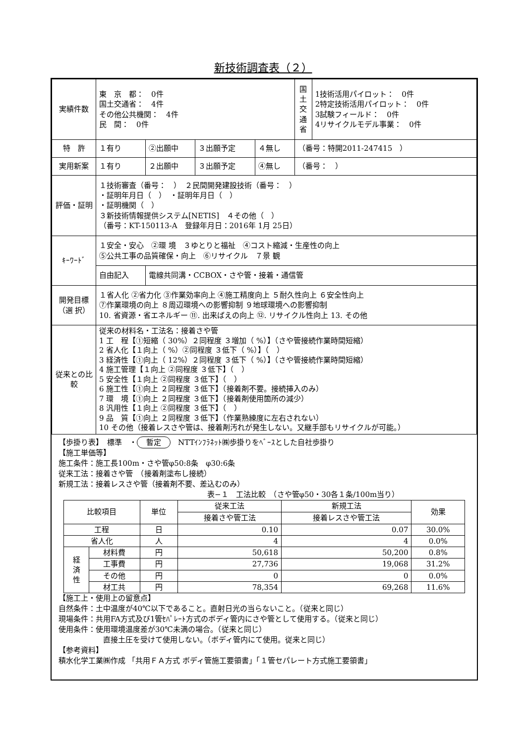新技術調査表（２）
| 実績件数 | 東 京 都： 0件 国土交通省： 4件 その他公共機関： 4件 民 間： 0件 | | | | 国 土 交 通 省 | 1技術活用パイロット： 0件 2特定技術活用パイロット： 0件 3試験フィールド： 0件 4リサイクルモデル事業： 0件 |
| 特 許 | １有り | ②出願中 | ３出願予定 | ４無し | （番号：特開2011-247415 ） | |
| 実用新案 | １有り | ２出願中 | ３出願予定 | ④無し | （番号： ） | |
| 評価・証明 | １技術審査（番号： ） ２民間開発建設技術（番号： ） ・証明年月日（ ） ・証明年月日（ ） ・証明機関（ ） ３新技術情報提供システム[NETIS] ４その他（ ） （番号：KT-150113-A 登録年月日：2016年 1月 25日） | | | | | |
| ｷｰﾜｰﾄﾞ | １安全・安心 ②環 境 ３ゆとりと福祉 ④コスト縮減・生産性の向上 ⑤公共工事の品質確保・向上 ⑥リサイクル ７景 観 | | | | | |
| | 自由記入 | 電線共同溝・CCBOX・さや管・接着・通信管 | | | | |
| 開発目標 （選 択） | １省人化 ②省力化 ③作業効率向上 ④施工精度向上 ５耐久性向上 ６安全性向上 ⑦作業環境の向上 ８周辺環境への影響抑制 ９地球環境への影響抑制 10. 省資源・省エネルギー ⑪. 出来ばえの向上 ⑫. リサイクル性向上 13. その他 | | | | | |
| 従来との比較 | 従来の材料名・工法名：接着さや管 1 工 程【①短縮（ 30%）２同程度 ３増加（ %）】（さや管接続作業時間短縮） 2 省人化【１向上（ %）②同程度 ３低下（ %）】（ ） 3 経済性【①向上（ 12%）２同程度 ３低下（ %）】（さや管接続作業時間短縮） 4 施工管理【１向上 ②同程度 ３低下】（ ） 5 安全性【１向上 ②同程度 ３低下】（ ） 6 施工性【①向上 ２同程度 ３低下】（接着剤不要。接続挿入のみ） 7 環 境【①向上 ２同程度 ３低下】（接着剤使用箇所の減少） 8 汎用性【１向上 ②同程度 ３低下】（ ） 9 品 質【①向上 ２同程度 ３低下】（作業熟練度に左右されない） 10 その他（接着レスさや管は、接着剤汚れが発生しない。又継手部もリサイクルが可能。） | | | | | |
【歩掛り表】　標準　・ 暫定　NTTｲﾝﾌﾗﾈｯﾄ㈱歩掛りをﾍﾞｰｽとした自社歩掛り
【施工単価等】
施工条件：施工長100m・さや管φ50:8条　φ30:6条
従来工法：接着さや管　（接着剤塗布し接続）
新規工法：接着レスさや管（接着剤不要、差込むのみ）
表−１　工法比較　（さや管φ50・30各１条/100m当り）
| 比較項目 | | 単位 | 従来工法 | 新規工法 | 効果 |
| --- | --- | --- | --- | --- | --- |
| | | | 接着さや管工法 | 接着レスさや管工法 | |
| 工程 | | 日 | 0.10 | 0.07 | 30.0% |
| 省人化 | | 人 | 4 | 4 | 0.0% |
| 経 済 性 | 材料費 | 円 | 50,618 | 50,200 | 0.8% |
| | 工事費 | 円 | 27,736 | 19,068 | 31.2% |
| | その他 | 円 | 0 | 0 | 0.0% |
| | 材工共 | 円 | 78,354 | 69,268 | 11.6% |
【施工上・使用上の留意点】
自然条件：土中温度が40℃以下であること。直射日光の当らないこと。（従来と同じ）
現場条件：共用FA方式及び1管ｾﾊﾟﾚｰﾄ方式のボディ管内にさや管として使用する。（従来と同じ）
使用条件：使用環境温度差が30℃未満の場合。（従来と同じ）
直接土圧を受けて使用しない。（ボディ管内にて使用。従来と同じ）
【参考資料】
積水化学工業㈱作成 「共用ＦＡ方式 ボディ管施工要領書」「１管セパレート方式施工要領書」